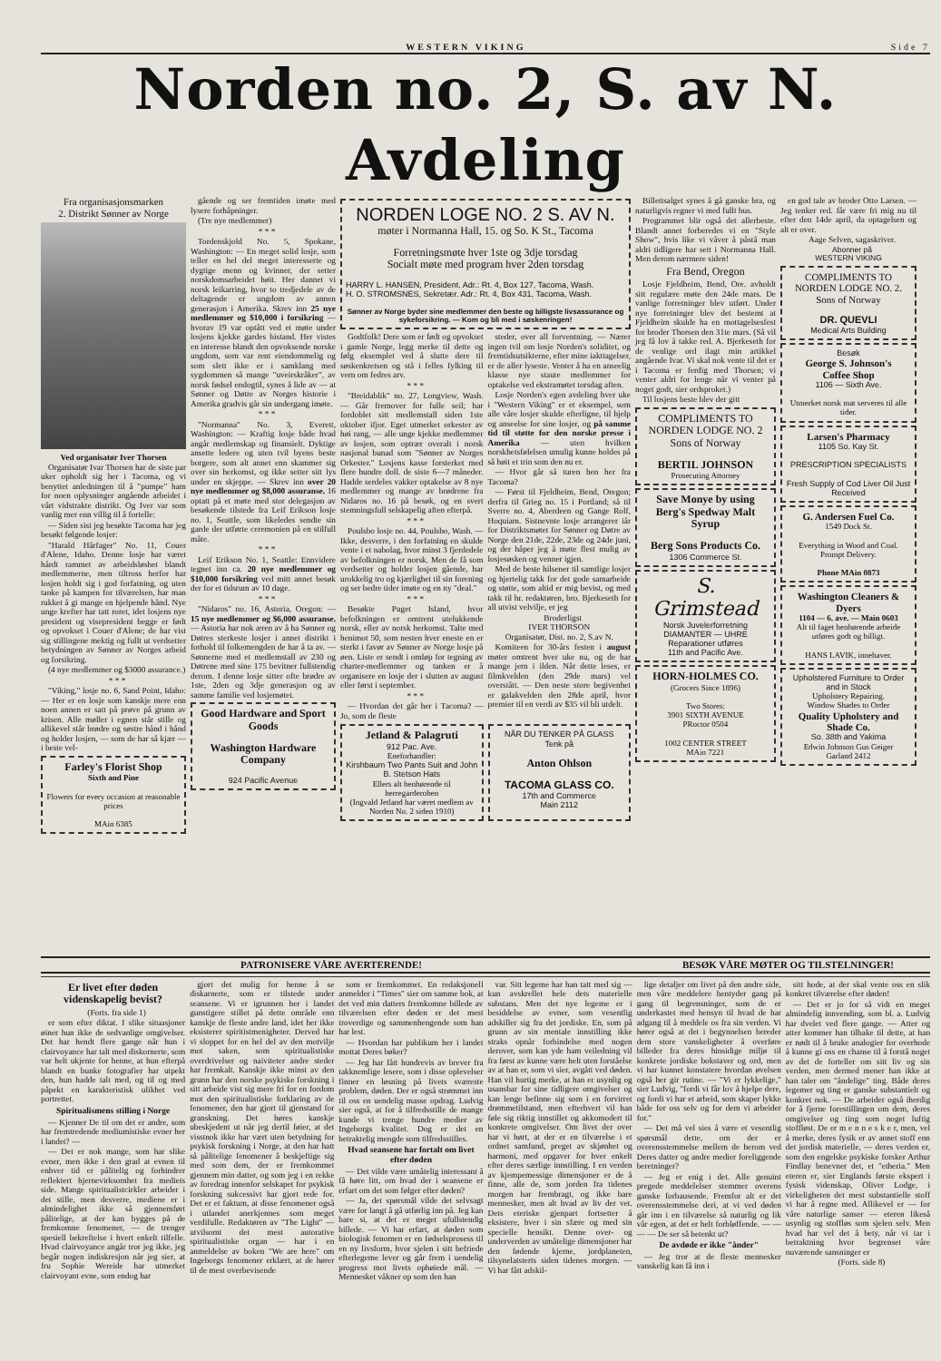WESTERN VIKING Side 7
Norden no. 2, S. av N. Avdeling
Fra organisasjonsmarken
2. Distrikt Sønner av Norge
Ved organisatør Iver Thorsen
Organisatør Ivar Thorsen har de siste par uker opholdt sig her i Tacoma, og vi benyttet anledningen til å "pumpe" ham for noen oplysninger angående arbeidet i vårt vidstrakte distrikt. Og Iver var som vanlig mer enn villig til å fortelle:
— Siden sist jeg besøkte Tacoma har jeg besøkt følgende losjer:
"Harald Hårfager" No. 11, Couer d'Alene, Idaho. Denne losje har været hårdt rammet av arbeidsløshet blandt medlemmerne, men tiltross herfor har losjen holdt sig i god forfatning, og uten tanke på kampen for tilværelsen, har man rukket å gi mange en hjelpende hånd. Nye unge krefter har tatt roret, idet losjens nye president og visepresident begge er født og opvokset i Couer d'Alene; de har vist sig stillingene mektig og fullt ut verdsetter betydningen av Sønner av Norges arbeid og forsikring.
(4 nye medlemmer og $3000 assurance.)
* * *
"Viking," losje no. 6, Sand Point, Idaho: — Her er en losje som kanskje mere enn noen annen er satt på prøve på grunn av krisen. Alle møller i egnen står stille og allikevel står brødre og søstre hånd i hånd og holder losjen, — som de har så kjær — i beste vel-
Farley's Florist Shop
Sixth and Pine
Flowers for every occasion at reasonable prices
MAin 6385
gående og ser fremtiden imøte med lysere forhåpninger.
(Tre nye medlemmer)
* * *
Tordenskjold No. 5, Spokane, Washington: — En meget solid losje, som teller en hel del meget interesserte og dygtige menn og kvinner, der setter norskdomsarbeidet høit. Her dannet vi norsk leikarring, hvor to tredjedele av de deltagende er ungdom av annen generasjon i Amerika. Skrev inn 25 nye medlemmer og $10,000 i forsikring — hvorav 19 var optått ved et møte under losjens kjekke gardes bistand. Her vistes en interesse blandt den opvoksende norske ungdom, som var rent eiendommelig og som slett ikke er i samklang med sygdommen så mange "uveirskråker", av norsk fødsel endogtil, synes å lide av — at Sønner og Døtre av Norges historie i Amerika gradvis går sin undergang imøte.
* * *
"Normanna" No. 3, Everett, Washington: — Kraftig losje både hvad angår medlemskap og finansielt. Dyktige ansette ledere og uten tvil byens beste borgere, som alt annet enn skammer sig over sin herkomst, og ikke setter sitt lys under en skjeppe. — Skrev inn over 20 nye medlemmer og $8,000 assuranse. 16 optatt på et møte med stor delegasjon av besøkende tilstede fra Leif Erikson losje no. 1, Seattle, som likeledes sendte sin garde der utførte ceremonien på en stilfull måte.
* * *
Leif Erikson No. 1, Seattle: Ennvidere tegnet inn ca. 20 nye medlemmer og $10,000 forsikring ved mitt annet besøk der for et tidsrum av 10 dage.
* * *
"Nidaros" no. 16, Astoria, Oregon: — 15 nye medlemmer og $6,000 assuranse. — Astoria har nok æren av å ha Sønner og Døtres sterkeste losjer i annet distrikt i forhold til folkemengden de har å ta av. — Sønnerne med et medlemstall av 230 og Døtrene med sine 175 bevitner fullstendig derom. I denne losje sitter ofte brødre av 1ste, 2den og 3dje generasjon og av samme familie ved losjemøtet.
Good Hardware and Sport Goods
Washington Hardware Company
924 Pacific Avenue
NORDEN LOGE NO. 2 S. AV N.
møter i Normanna Hall, 15. og So. K St., Tacoma
Forretningsmøte hver 1ste og 3dje torsdag
Socialt møte med program hver 2den torsdag
HARRY L. HANSEN, President. Adr.: Rt. 4, Box 127, Tacoma, Wash.
H. O. STROMSNES, Sekretær. Adr.: Rt. 4, Box 431, Tacoma, Wash.
Sønner av Norge byder sine medlemmer den beste og billigste livsassurance og sykeforsikring. — Kom og bli med i søskenringen!
Godtfolk! Dere som er født og opvokset i gamle Norge, legg merke til dette og følg eksemplet ved å slutte dere til søskenkretsen og stå i felles fylking til vern om fedres arv.
* * *
"Breidablik" no. 27, Longview, Wash. — Går fremover for fulle seil; har fordoblet sitt medlemstall siden 1ste oktober ifjor. Eget utmerket orkester av høi rang, — alle unge kjekke medlemmer av losjen, som optrær overalt i norsk nasjonal bunad som "Sønner av Norges Orkester." Losjens kasse forsterket med flere hundre doll. de siste 6—7 måneder. Hadde serdeles vakker optakelse av 8 nye medlemmer og mange av brødrene fra Nidaros no. 16 på besøk, og en svert stemningsfull selskapelig aften efterpå.
* * *
Poulsbo losje no. 44, Poulsbo, Wash. — Ikke, desverre, i den forfatning en skulde vente i et nabolag, hvor minst 3 fjerdedele av befolkningen er norsk. Men de få som verdsetter og holder losjen gående, har urokkelig tro og kjærlighet til sin forening og ser bedre tider imøte og en ny "deal."
* * *
Besøkte Puget Island, hvor befolkningen er omtrent utelukkende norsk, eller av norsk herkomst. Talte med henimot 50, som nesten hver eneste en er sterkt i favør av Sønner av Norge losje på øen. Liste er sendt i omløp for tegning av charter-medlemmer og tanken er å organisere en losje der i slutten av august eller først i september.
* * *
— Hvordan det går her i Tacoma? — Jo, som de fleste
steder, over all forventning. — Nærer ingen tvil om losje Norden's soliditet, og fremtidsutsikterne, efter mine iakttagelser, er de aller lyseste. Venter å ha en anseelig klasse nye staute medlemmer for optakelse ved ekstramøtet torsdag aften.
Losje Norden's egen avdeling hver uke i "Western Viking" er et eksempel, som alle våre losjer skulde efterligne, til hjelp og anseelse for sine losjer, og på samme tid til støtte for den norske presse i Amerika — uten hvilken norskhetsfølelsen umulig kunne holdes på så høit et trin som den nu er.
— Hvor går så turen hen her fra Tacoma?
— Først til Fjeldheim, Bend, Oregon; derfra til Grieg no. 15 i Portland; så til Sverre no. 4, Aberdeen og Gange Rolf, Hoquiam. Sistnevnte losje arrangerer iår for Distriktsmøtet for Sønner og Døtre av Norge den 21de, 22de, 23de og 24de juni, og der håper jeg å møte flest mulig av losjesøsken og venner igjen.
Med de beste hilsener til samtlige losjer og hjertelig takk for det gode samarbeide og støtte, som altid er mig bevist, og med takk til hr. redaktøren, bro. Bjerkeseth for all utvist velvilje, er jeg
Broderligst
IVER THORSON
Organisatør, Dist. no. 2, S.av N.
Komiteen for 30-års festen i august møter omtrent hver uke nu, og de har mange jern i ilden. Når dette leses, er filmkvelden (den 29de mars) vel overstått. — Den neste store begivenhet er galakvelden den 28de april, hvor premier til en verdi av $35 vil bli utdelt.
Jetland & Palagruti
912 Pac. Ave.
Eneforhandler:
Kirshbaum Two Pants Suit and John B. Stetson Hats
Ellers alt henhørende til herregarderoben
(Ingvald Jetland har været medlem av Norden No. 2 siden 1910)
NÅR DU TENKER PÅ GLASS
Tenk på
Anton Ohlson
TACOMA GLASS CO.
17th and Commerce
Main 2112
Billettsalget synes å gå ganske bra, og naturligvis regner vi med fullt hus.
Programmet blir også det allerbeste. Blandt annet forberedes vi en "Style Show", hvis like vi våver å påstå man aldri tidligere har sett i Normanna Hall. Men derom nærmere siden!
Fra Bend, Oregon
Losje Fjeldheim, Bend, Ore. avholdt sitt regulære møte den 24de mars. De vanlige forretninger blev utført. Under nye forretninger blev det bestemt at Fjeldheim skulde ha en mottagelsesfest for broder Thorsen den 31te mars. (Så vil jeg få lov å takke red. A. Bjerkeseth for de venlige ord ilagt min artikkel angående Ivar. Vi skal nok vente til det er i Tacoma er ferdig med Thorsen; vi venter aldri for lenge når vi venter på noget godt, sier ordsproket.)
Til losjens beste blev der gitt
COMPLIMENTS TO
NORDEN LODGE NO. 2
Sons of Norway
BERTIL JOHNSON
Prosecuting Attorney
Save Monye by using
Berg's Spedway Malt Syrup
Berg Sons Products Co.
1306 Commerce St.
S. Grimstead
Norsk Juvelerforretning
DIAMANTER — UHRE
Reparationer utføres
11th and Pacific Ave.
HORN-HOLMES CO.
(Grocers Since 1896)
Two Stores:
3901 SIXTH AVENUE
PRoctor 0504
1002 CENTER STREET
MAin 7221
en god tale av broder Otto Larsen. — Jeg tenker red. får være fri mig nu til efter den 14de april, da optagelsen og alt er over.
Aage Selven, sagaskriver.
Abonner på
WESTERN VIKING
COMPLIMENTS TO
NORDEN LODGE NO. 2.
Sons of Norway
DR. QUEVLI
Medical Arts Building
Besøk
George S. Johnson's
Coffee Shop
1106 — Sixth Ave.
Utmerket norsk mat serveres til alle tider.
Larsen's Pharmacy
1105 So. Kay St.
PRESCRIPTION SPECIALISTS
Fresh Supply of Cod Liver Oil Just Received
G. Andersen Fuel Co.
1549 Dock St.
Everything in Wood and Coal. Prompt Delivery.
Phone MAin 0873
Washington Cleaners & Dyers
1104 — 6. ave. — Main 0603
Alt til faget henhørende arbeide utføres godt og billigt.
HANS LAVIK, innehaver.
Upholstered Furniture to Order and in Stock
Upholstery Repairing.
Window Shades to Order
Quality Upholstery and Shade Co.
So. 38th and Yakima
Edwin Johnson Gus Geiger
Garland 2412
PATRONISERE VÅRE AVERTERENDE! BESØK VÅRE MØTER OG TILSTELNINGER!
Er livet efter døden videnskapelig bevist?
(Forts. fra side 1)
er som efter diktat. I slike situasjoner øiner hun ikke de sedvanlige omgivelser. Det har hendt flere gange når hun i clairvoyance har talt med diskornerte, som var helt ukjente for henne, at hun efterpå blandt en bunke fotografier har utpekt den, hun hadde talt med, og til og med påpekt en karakteristisk ulikhet ved portrettet.
Spiritualismens stilling i Norge
— Kjenner De til om det er andre, som har fremtredende mediumistiske evner her i landet? —
— Det er nok mange, som har slike evner, men ikke i den grad at evnen til enhver tid er pålitelig og forhindrer reflektert hjernevirksomhet fra mediets side. Mange spiritualistcirkler arbeider i det stille, men desverre, mediene er i almindelighet ikke så gjennemført pålitelige, at der kan bygges på de fremkomne fenomener, — de trenger spesiell bekreftelse i hvert enkelt tilfelle. Hvad clairvoyance angår tror jeg ikke, jeg begår nogen indiskresjon når jeg sier, at fru Sophie Wereide har utmerket clairvoyant evne, som endog har
gjort det mulig for henne å se diskarnerte, som er tilstede under seansene. Vi er igrunnen her i landet gunstigere stillet på dette område enn kanskje de fleste andre land, idet her ikke eksisterer spiritistmenigheter. Derved har vi sloppet for en hel del av den motvilje mot saken, som spiritualistiske overdrivelser og naiviteter andre steder har fremkalt. Kanskje ikke minst av den grunn har den norske psykiske forskning i sitt arbeide vist sig mere fri for en fordom mot den spiritualistiske forklaring av de fenomener, den har gjort til gjenstand for granskning. Det høres kanskje ubeskjedent ut når jeg dertil føier, at det visstnok ikke har vært uten betydning for psykisk forskning i Norge, at den har hatt så pålitelige fenomener å beskjeftige sig med som dem, der er fremkommet gjennem min datter, og som jeg i en rekke av foredrag innenfor selskapet for psykisk forskning sukcessivt har gjort rede for. Det er et faktum, at disse fenomener også i utlandet anerkjennes som meget verdifulle. Redaktøren av "The Light" — utvilsomt det mest autorative spiritualistiske organ — har i en anmeldelse av boken "We are here" om Ingeborgs fenomener erklært, at de hører til de mest overbevisende
som er fremkommet. En redaksjonell anmelder i "Times" sier om samme bok, at det ved min datters fremkomne billede av tilværelsen efter døden er det mest troverdige og sammenhengende som han har lest.
— Hvordan har publikum her i landet mottat Deres bøker?
— Jeg har fått hundrevis av brever fra takknemlige lesere, som i disse oplevelser finner en løsning på livets sværeste problem, døden. Der er også strømmet inn til oss en uendelig masse opdrag. Ludvig sier også, at for å tilfredsstille de mange kunde vi trenge hundre medier av Ingeborgs kvalitet. Dog er det en betraktelig mengde som tilfredsstilles.
Hvad seansene har fortalt om livet efter døden
— Det vilde være umåtelig interessant å få høre litt, om hvad der i seansene er erfart om det som følger efter døden?
— Ja, det spørsmål vilde det selvsagt være for langt å gå utførlig inn på. Jeg kan bare si, at det er meget ufullstendig billede. — Vi har erfart, at døden som biologisk fenomen er en fødselsprosess til en ny livsform, hvor sjelen i sitt befriede efterlegeme lever og går frem i uendelig progress mot livets ophøiede mål. — Mennesket våkner op som den han
var. Sitt legeme har han tatt med sig — kun avskrellet hele dets materielle substans. Men det nye legeme er i besiddelse av evner, som vesentlig adskiller sig fra det jordiske. En, som på grunn av sin mentale innstilling ikke straks opnår forbindelse med nogen derover, som kan yde ham veiledning vil fra først av kunne være helt uten forståelse av at han er, som vi sier, avgått ved døden. Han vil hurtig merke, at han er usynlig og usansbar for sine tidligere omgivelser og kan lenge befinne sig som i en forvirret drømmetilstand, men efterhvert vil han føle sig riktig innstillet og akkomodert til konkrete omgivelser. Om livet der over har vi hørt, at der er en tilværelse i et ordnet samfund, preget av skjønhet og harmoni, med opgaver for hver enkelt efter deres særlige innstilling. I en verden av kjempemessige dimensjoner er de å finne, alle de, som jorden fra tidenes morgen har frembragt, og ikke bare mennesker, men alt hvad av liv der vet. Dets eteriske gjenpart fortsetter å eksistere, hver i sin sfære og med sin specielle hensikt. Denne over- og underverden av umåtelige dimensjoner har den fødende kjerne, jordplaneten, tilsynelatsterts siden tidenes morgen. — Vi har fått adskil-
lige detaljer om livet på den andre side, men våre meddelere hentyder gang på gang til begrensninger, som de er underkastet med hensyn til hvad de har adgang til å meddele os fra sin verden. Vi hører også at det i begynnelsen bereder dem store vanskeligheter å overføre billeder fra deres hinsidige miljø til konkrete jordiske bokstaver og ord, men vi har kunnet konstatere hvordan øvelsen også her gir rutine. — "Vi er lykkelige," sier Ludvig, "fordi vi får lov å hjelpe dere, og fordi vi har et arbeid, som skaper lykke både for oss selv og for dem vi arbeider for."
— Det må vel sies å være et vesentlig spørsmål dette, om der er overensstemmelse mellem de herom ved Deres datter og andre medier foreliggende beretninger?
— Jeg er enig i det. Alle genuint pregede meddelelser stemmer overens ganske forbausende. Fremfor alt er det overensstemmelse deri, at vi ved døden går inn i en tilværelse så naturlig og lik vår egen, at det er helt forbløffende. — — — — De ser så betenkt ut?
De avdøde er ikke "ånder"
— Jeg tror at de fleste mennesker vanskelig kan få inn i
sitt hode, at der skal vente oss en slik konkret tilværelse efter døden!
— Det er jo for så vidt en meget almindelig innvending, som bl. a. Ludvig har dvelet ved flere gange. — Atter og atter kommer han tilbake til dette, at han er nødt til å bruke analogier for overhode å kunne gi oss en chanse til å forstå noget av det de forteller om sitt liv og sin verden, men dermed mener han ikke at han taler om "åndelige" ting. Både deres legemer og ting er ganske substantielt og konkret nok. — De arbeider også iherdig for å fjerne forestillingen om dem, deres omgivelser og ting som noget luftig stoffløst. De er m e n n e s k e r, men, vel å merke, deres fysik er av annet stoff enn det jordisk materielle, — deres verden er, som den engelske psykiske forsker Arthur Findlay benevner det, et "etheria." Men eteren er, sier Englands første ekspert i fysisk videnskap, Oliver Lodge, i virkeligheten det mest substantielle stoff vi har å regne med. Allikevel er — for våre naturlige sanser — eteren likeså usynlig og stoffløs som sjelen selv. Men hvad har vel det å bety, når vi tar i betraktning hvor begrenset våre nuværende sansninger er
(Forts. side 8)